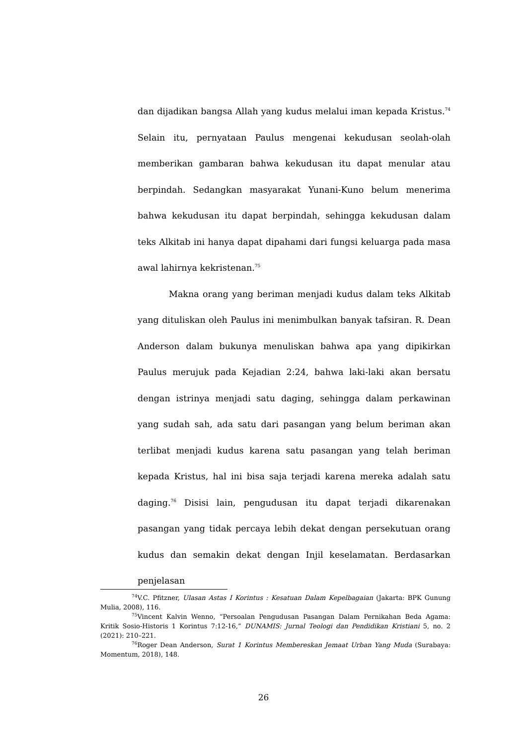dan dijadikan bangsa Allah yang kudus melalui iman kepada Kristus.<sup>74</sup> Selain itu, pernyataan Paulus mengenai kekudusan seolah-olah memberikan gambaran bahwa kekudusan itu dapat menular atau berpindah. Sedangkan masyarakat Yunani-Kuno belum menerima bahwa kekudusan itu dapat berpindah, sehingga kekudusan dalam teks Alkitab ini hanya dapat dipahami dari fungsi keluarga pada masa awal lahirnya kekristenan.<sup>75</sup>
Makna orang yang beriman menjadi kudus dalam teks Alkitab yang dituliskan oleh Paulus ini menimbulkan banyak tafsiran. R. Dean Anderson dalam bukunya menuliskan bahwa apa yang dipikirkan Paulus merujuk pada Kejadian 2:24, bahwa laki-laki akan bersatu dengan istrinya menjadi satu daging, sehingga dalam perkawinan yang sudah sah, ada satu dari pasangan yang belum beriman akan terlibat menjadi kudus karena satu pasangan yang telah beriman kepada Kristus, hal ini bisa saja terjadi karena mereka adalah satu daging.<sup>76</sup> Disisi lain, pengudusan itu dapat terjadi dikarenakan pasangan yang tidak percaya lebih dekat dengan persekutuan orang kudus dan semakin dekat dengan Injil keselamatan. Berdasarkan penjelasan
<sup>74</sup>V.C. Pfitzner, Ulasan Astas I Korintus : Kesatuan Dalam Kepelbagaian (Jakarta: BPK Gunung Mulia, 2008), 116.
<sup>75</sup> Vincent Kalvin Wenno, “Persoalan Pengudusan Pasangan Dalam Pernikahan Beda Agama: Kritik Sosio-Historis 1 Korintus 7:12-16,” DUNAMIS: Jurnal Teologi dan Pendidikan Kristiani 5, no. 2 (2021): 210–221.
<sup>76</sup> Roger Dean Anderson, Surat 1 Korintus Membereskan Jemaat Urban Yang Muda (Surabaya: Momentum, 2018), 148.
26